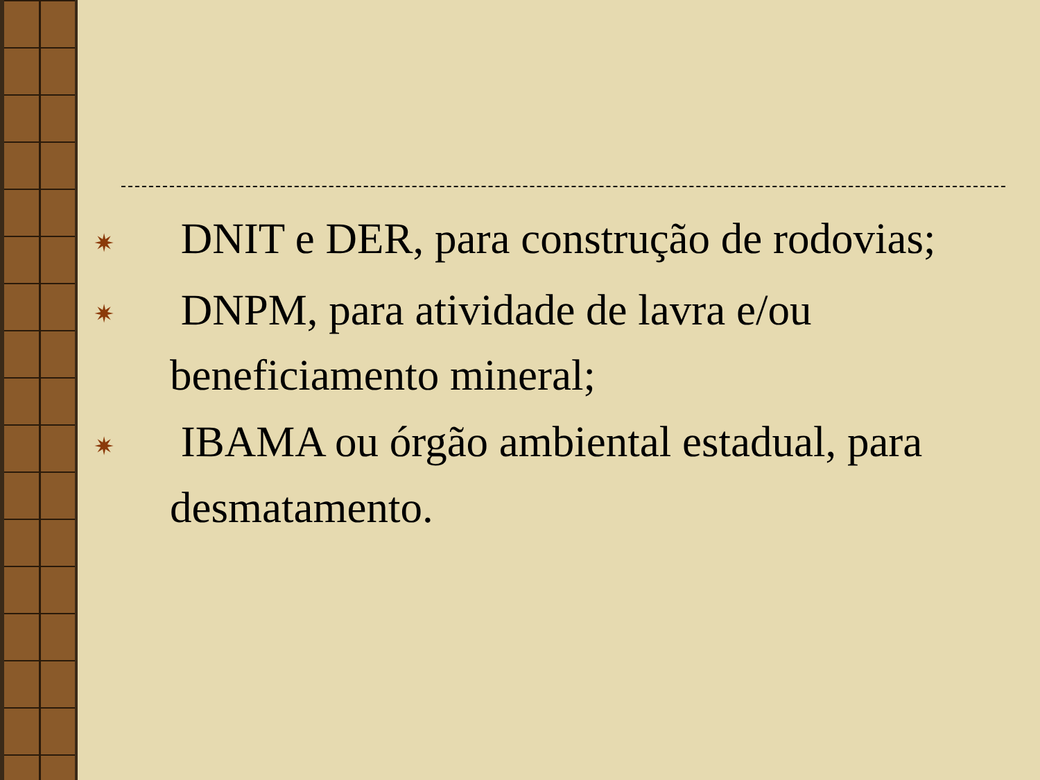✷ DNIT e DER, para construção de rodovias;
✷ DNPM, para atividade de lavra e/ou beneficiamento mineral;
✷ IBAMA ou órgão ambiental estadual, para desmatamento.